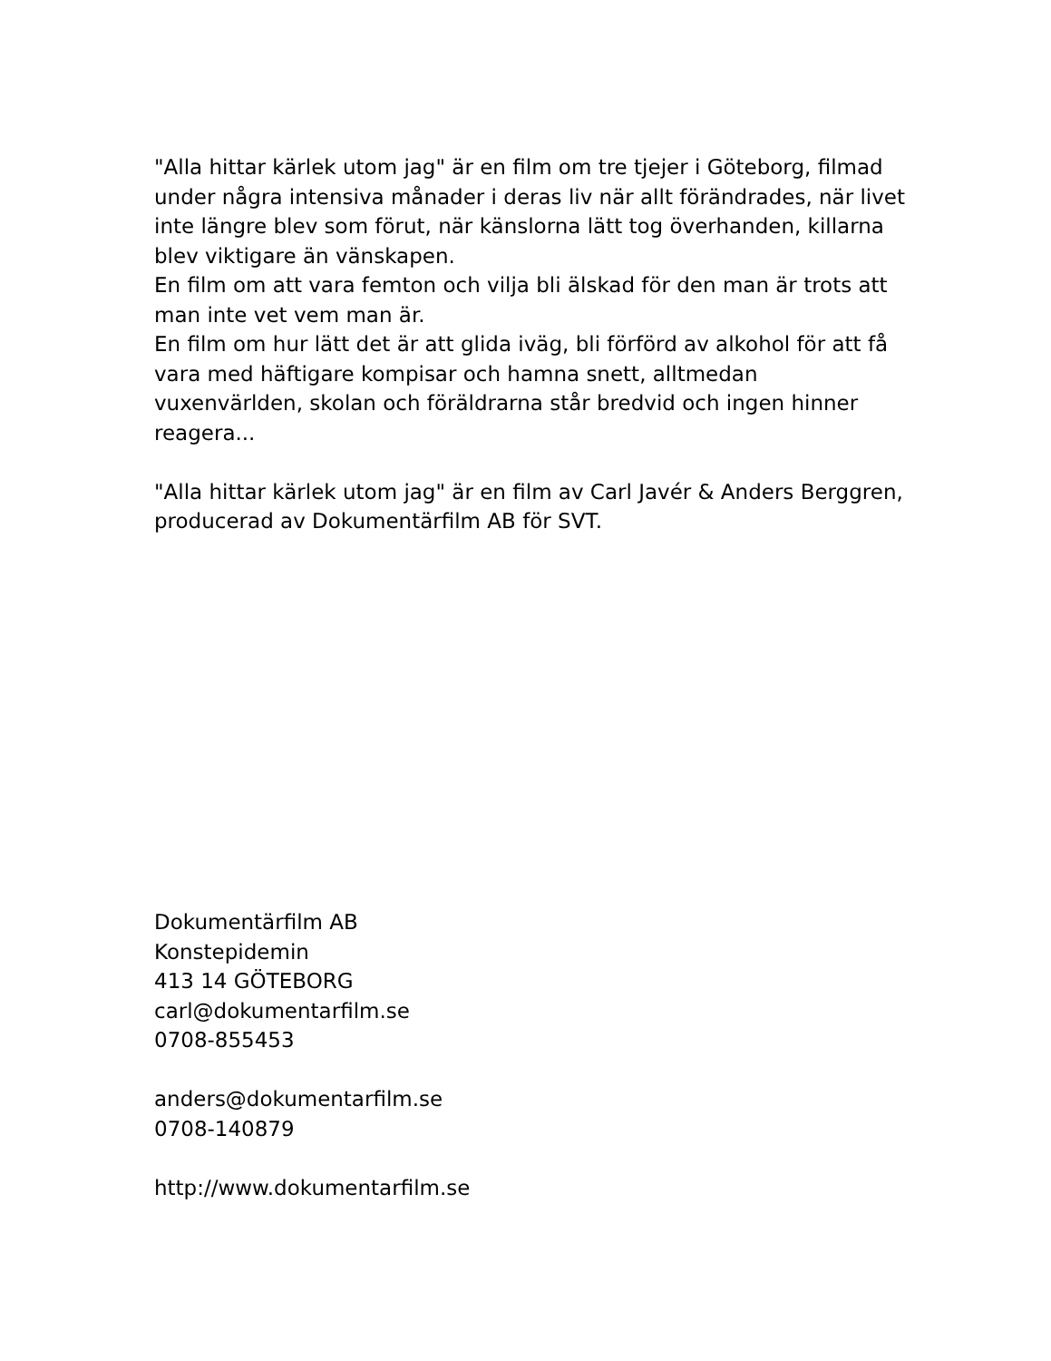"Alla hittar kärlek utom jag" är en film om tre tjejer i Göteborg, filmad under några intensiva månader i deras liv när allt förändrades, när livet inte längre blev som förut, när känslorna lätt tog överhanden, killarna blev viktigare än vänskapen.
En film om att vara femton och vilja bli älskad för den man är trots att man inte vet vem man är.
En film om hur lätt det är att glida iväg, bli förförd av alkohol för att få vara med häftigare kompisar och hamna snett, alltmedan vuxenvärlden, skolan och föräldrarna står bredvid och ingen hinner reagera...
"Alla hittar kärlek utom jag" är en film av Carl Javér & Anders Berggren, producerad av Dokumentärfilm AB för SVT.
Dokumentärfilm AB
Konstepidemin
413 14 GÖTEBORG
carl@dokumentarfilm.se
0708-855453
anders@dokumentarfilm.se
0708-140879
http://www.dokumentarfilm.se